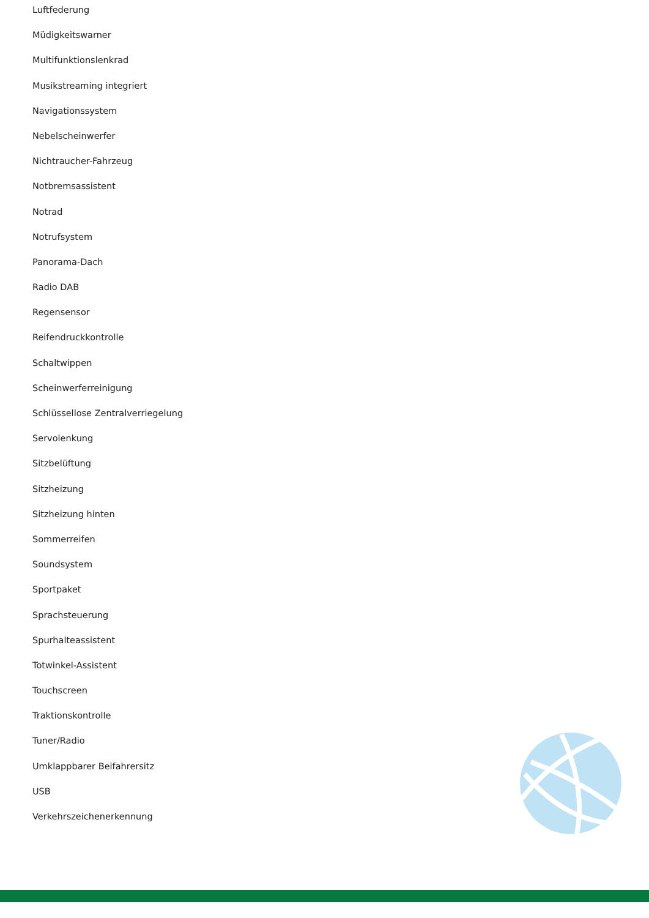Luftfederung
Müdigkeitswarner
Multifunktionslenkrad
Musikstreaming integriert
Navigationssystem
Nebelscheinwerfer
Nichtraucher-Fahrzeug
Notbremsassistent
Notrad
Notrufsystem
Panorama-Dach
Radio DAB
Regensensor
Reifendruckkontrolle
Schaltwippen
Scheinwerferreinigung
Schlüssellose Zentralverriegelung
Servolenkung
Sitzbelüftung
Sitzheizung
Sitzheizung hinten
Sommerreifen
Soundsystem
Sportpaket
Sprachsteuerung
Spurhalteassistent
Totwinkel-Assistent
Touchscreen
Traktionskontrolle
Tuner/Radio
Umklappbarer Beifahrersitz
USB
Verkehrszeichenerkennung